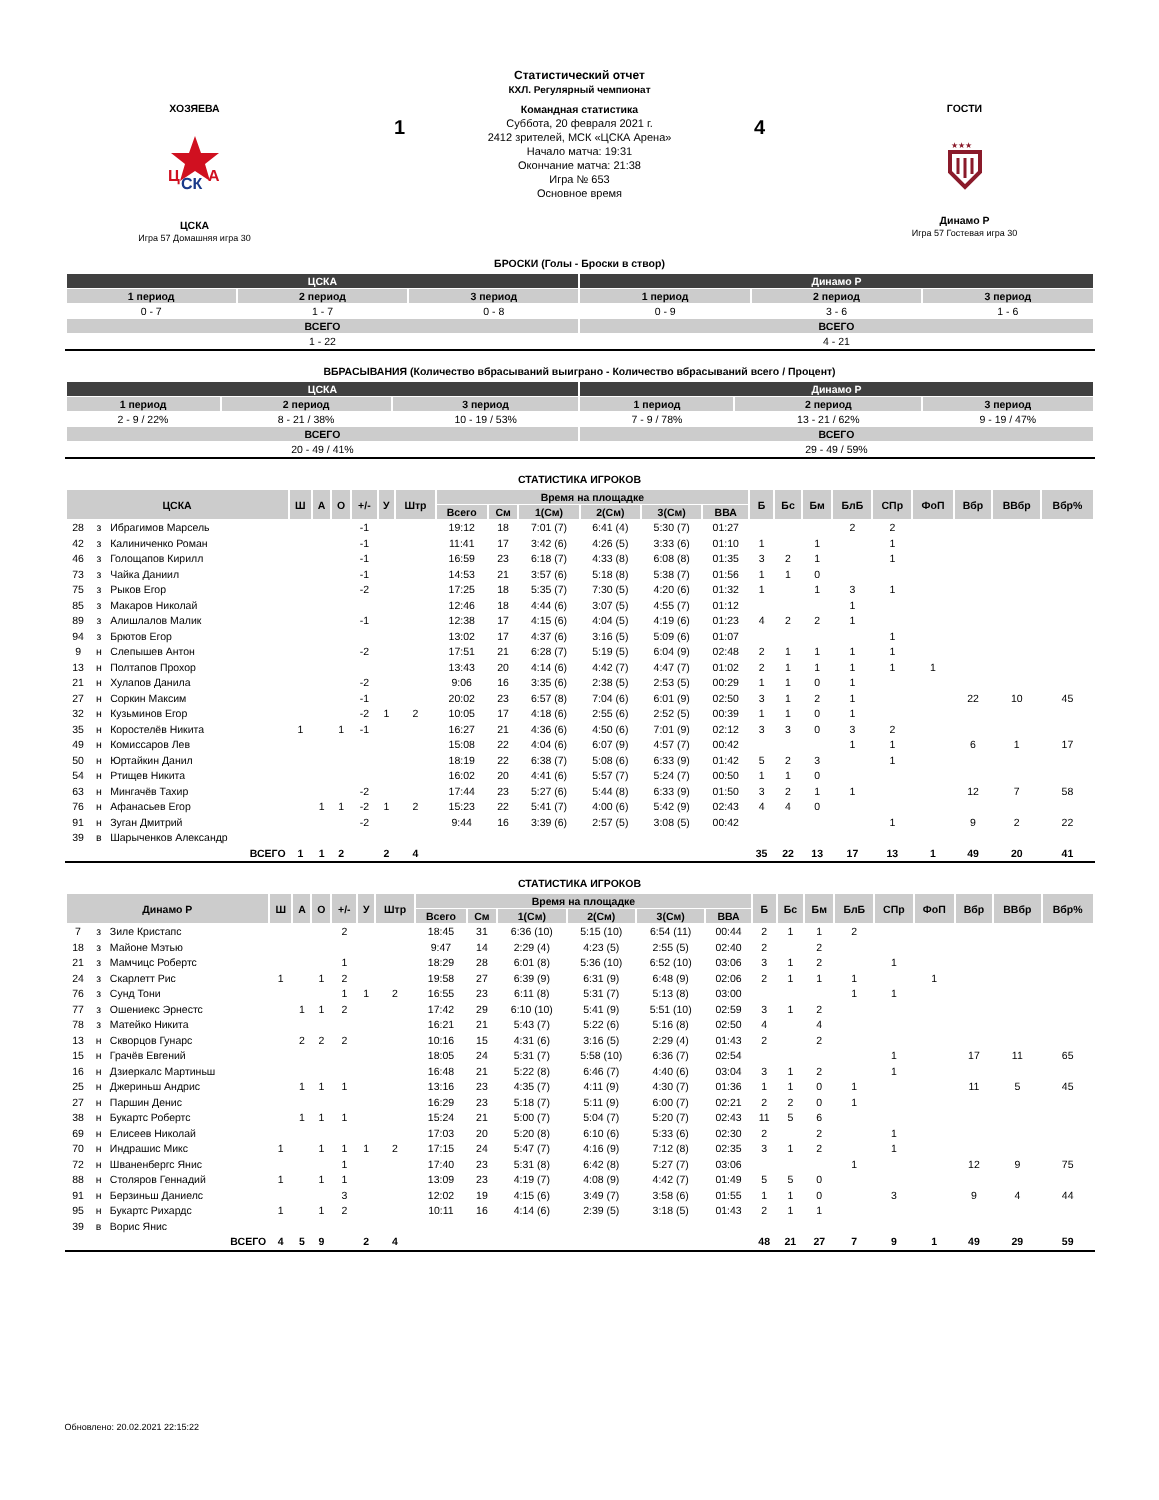ХОЗЯЕВА
Ц
СК
А
ЦСКА
Игра 57 Домашняя игра 30
1
Статистический отчет
КХЛ. Регулярный чемпионат
Командная статистика
Суббота, 20 февраля 2021 г.
2412 зрителей, МСК «ЦСКА Арена»
Начало матча: 19:31
Окончание матча: 21:38
Игра № 653
Основное время
4
ГОСТИ
★★★
Динамо Р
Игра 57 Гостевая игра 30
БРОСКИ (Голы - Броски в створ)
| ЦСКА | | | Динамо Р | | |
| 1 период | 2 период | 3 период | 1 период | 2 период | 3 период |
| 0 - 7 | 1 - 7 | 0 - 8 | 0 - 9 | 3 - 6 | 1 - 6 |
| ВСЕГО | | | ВСЕГО | | |
| 1 - 22 | | | 4 - 21 | | |
ВБРАСЫВАНИЯ (Количество вбрасываний выиграно - Количество вбрасываний всего / Процент)
| ЦСКА | | | Динамо Р | | |
| 1 период | 2 период | 3 период | 1 период | 2 период | 3 период |
| 2 - 9 / 22% | 8 - 21 / 38% | 10 - 19 / 53% | 7 - 9 / 78% | 13 - 21 / 62% | 9 - 19 / 47% |
| ВСЕГО | | | ВСЕГО | | |
| 20 - 49 / 41% | | | 29 - 49 / 59% | | |
СТАТИСТИКА ИГРОКОВ
| ЦСКА | | | Ш | А | О | +/- | У | Штр | Время на площадке | | | | | | Б | Бс | Бм | БлБ | СПр | ФоП | Вбр | ВВбр | Вбр% |
| --- | --- | --- | --- | --- | --- | --- | --- | --- | --- | --- | --- | --- | --- | --- | --- | --- | --- | --- | --- | --- | --- | --- | --- |
| | | | | | | | | | Всего | См | 1(См) | 2(См) | 3(См) | ВВА | | | | | | | | | |
| 28 | з | Ибрагимов Марсель | | | | -1 | | | 19:12 | 18 | 7:01 (7) | 6:41 (4) | 5:30 (7) | 01:27 | | | | 2 | 2 | | | | |
| 42 | з | Калиниченко Роман | | | | -1 | | | 11:41 | 17 | 3:42 (6) | 4:26 (5) | 3:33 (6) | 01:10 | 1 | | 1 | | 1 | | | | |
| 46 | з | Голощапов Кирилл | | | | -1 | | | 16:59 | 23 | 6:18 (7) | 4:33 (8) | 6:08 (8) | 01:35 | 3 | 2 | 1 | | 1 | | | | |
| 73 | з | Чайка Даниил | | | | -1 | | | 14:53 | 21 | 3:57 (6) | 5:18 (8) | 5:38 (7) | 01:56 | 1 | 1 | 0 | | | | | | |
| 75 | з | Рыков Егор | | | | -2 | | | 17:25 | 18 | 5:35 (7) | 7:30 (5) | 4:20 (6) | 01:32 | 1 | | 1 | 3 | 1 | | | | |
| 85 | з | Макаров Николай | | | | | | | 12:46 | 18 | 4:44 (6) | 3:07 (5) | 4:55 (7) | 01:12 | | | | 1 | | | | | |
| 89 | з | Алишлалов Малик | | | | -1 | | | 12:38 | 17 | 4:15 (6) | 4:04 (5) | 4:19 (6) | 01:23 | 4 | 2 | 2 | 1 | | | | | |
| 94 | з | Брютов Егор | | | | | | | 13:02 | 17 | 4:37 (6) | 3:16 (5) | 5:09 (6) | 01:07 | | | | | 1 | | | | |
| 9 | н | Слепышев Антон | | | | -2 | | | 17:51 | 21 | 6:28 (7) | 5:19 (5) | 6:04 (9) | 02:48 | 2 | 1 | 1 | 1 | 1 | | | | |
| 13 | н | Полтапов Прохор | | | | | | | 13:43 | 20 | 4:14 (6) | 4:42 (7) | 4:47 (7) | 01:02 | 2 | 1 | 1 | 1 | 1 | 1 | | | |
| 21 | н | Хулапов Данила | | | | -2 | | | 9:06 | 16 | 3:35 (6) | 2:38 (5) | 2:53 (5) | 00:29 | 1 | 1 | 0 | 1 | | | | | |
| 27 | н | Соркин Максим | | | | -1 | | | 20:02 | 23 | 6:57 (8) | 7:04 (6) | 6:01 (9) | 02:50 | 3 | 1 | 2 | 1 | | | 22 | 10 | 45 |
| 32 | н | Кузьминов Егор | | | | -2 | 1 | 2 | 10:05 | 17 | 4:18 (6) | 2:55 (6) | 2:52 (5) | 00:39 | 1 | 1 | 0 | 1 | | | | | |
| 35 | н | Коростелёв Никита | 1 | | 1 | -1 | | | 16:27 | 21 | 4:36 (6) | 4:50 (6) | 7:01 (9) | 02:12 | 3 | 3 | 0 | 3 | 2 | | | | |
| 49 | н | Комиссаров Лев | | | | | | | 15:08 | 22 | 4:04 (6) | 6:07 (9) | 4:57 (7) | 00:42 | | | | 1 | 1 | | 6 | 1 | 17 |
| 50 | н | Юртайкин Данил | | | | | | | 18:19 | 22 | 6:38 (7) | 5:08 (6) | 6:33 (9) | 01:42 | 5 | 2 | 3 | | 1 | | | | |
| 54 | н | Ртищев Никита | | | | | | | 16:02 | 20 | 4:41 (6) | 5:57 (7) | 5:24 (7) | 00:50 | 1 | 1 | 0 | | | | | | |
| 63 | н | Мингачёв Тахир | | | | -2 | | | 17:44 | 23 | 5:27 (6) | 5:44 (8) | 6:33 (9) | 01:50 | 3 | 2 | 1 | 1 | | | 12 | 7 | 58 |
| 76 | н | Афанасьев Егор | | 1 | 1 | -2 | 1 | 2 | 15:23 | 22 | 5:41 (7) | 4:00 (6) | 5:42 (9) | 02:43 | 4 | 4 | 0 | | | | | | |
| 91 | н | Зуган Дмитрий | | | | -2 | | | 9:44 | 16 | 3:39 (6) | 2:57 (5) | 3:08 (5) | 00:42 | | | | | 1 | | 9 | 2 | 22 |
| 39 | в | Шарыченков Александр | | | | | | | | | | | | | | | | | | | | | |
| ВСЕГО | | | 1 | 1 | 2 | | 2 | 4 | | | | | | | 35 | 22 | 13 | 17 | 13 | 1 | 49 | 20 | 41 |
СТАТИСТИКА ИГРОКОВ
| Динамо Р | | | Ш | А | О | +/- | У | Штр | Время на площадке | | | | | | Б | Бс | Бм | БлБ | СПр | ФоП | Вбр | ВВбр | Вбр% |
| --- | --- | --- | --- | --- | --- | --- | --- | --- | --- | --- | --- | --- | --- | --- | --- | --- | --- | --- | --- | --- | --- | --- | --- |
| | | | | | | | | | Всего | См | 1(См) | 2(См) | 3(См) | ВВА | | | | | | | | | |
| 7 | з | Зиле Кристапс | | | | 2 | | | 18:45 | 31 | 6:36 (10) | 5:15 (10) | 6:54 (11) | 00:44 | 2 | 1 | 1 | 2 | | | | | |
| 18 | з | Майоне Мэтью | | | | | | | 9:47 | 14 | 2:29 (4) | 4:23 (5) | 2:55 (5) | 02:40 | 2 | | 2 | | | | | | |
| 21 | з | Мамчицс Робертс | | | | 1 | | | 18:29 | 28 | 6:01 (8) | 5:36 (10) | 6:52 (10) | 03:06 | 3 | 1 | 2 | | 1 | | | | |
| 24 | з | Скарлетт Рис | 1 | | 1 | 2 | | | 19:58 | 27 | 6:39 (9) | 6:31 (9) | 6:48 (9) | 02:06 | 2 | 1 | 1 | 1 | | 1 | | | |
| 76 | з | Сунд Тони | | | | 1 | 1 | 2 | 16:55 | 23 | 6:11 (8) | 5:31 (7) | 5:13 (8) | 03:00 | | | | 1 | 1 | | | | |
| 77 | з | Ошениекс Эрнестс | | 1 | 1 | 2 | | | 17:42 | 29 | 6:10 (10) | 5:41 (9) | 5:51 (10) | 02:59 | 3 | 1 | 2 | | | | | | |
| 78 | з | Матейко Никита | | | | | | | 16:21 | 21 | 5:43 (7) | 5:22 (6) | 5:16 (8) | 02:50 | 4 | | 4 | | | | | | |
| 13 | н | Скворцов Гунарс | | 2 | 2 | 2 | | | 10:16 | 15 | 4:31 (6) | 3:16 (5) | 2:29 (4) | 01:43 | 2 | | 2 | | | | | | |
| 15 | н | Грачёв Евгений | | | | | | | 18:05 | 24 | 5:31 (7) | 5:58 (10) | 6:36 (7) | 02:54 | | | | | 1 | | 17 | 11 | 65 |
| 16 | н | Дзиеркалс Мартиньш | | | | | | | 16:48 | 21 | 5:22 (8) | 6:46 (7) | 4:40 (6) | 03:04 | 3 | 1 | 2 | | 1 | | | | |
| 25 | н | Джериньш Андрис | | 1 | 1 | 1 | | | 13:16 | 23 | 4:35 (7) | 4:11 (9) | 4:30 (7) | 01:36 | 1 | 1 | 0 | 1 | | | 11 | 5 | 45 |
| 27 | н | Паршин Денис | | | | | | | 16:29 | 23 | 5:18 (7) | 5:11 (9) | 6:00 (7) | 02:21 | 2 | 2 | 0 | 1 | | | | | |
| 38 | н | Букартс Робертс | | 1 | 1 | 1 | | | 15:24 | 21 | 5:00 (7) | 5:04 (7) | 5:20 (7) | 02:43 | 11 | 5 | 6 | | | | | | |
| 69 | н | Елисеев Николай | | | | | | | 17:03 | 20 | 5:20 (8) | 6:10 (6) | 5:33 (6) | 02:30 | 2 | | 2 | | 1 | | | | |
| 70 | н | Индрашис Микс | 1 | | 1 | 1 | 1 | 2 | 17:15 | 24 | 5:47 (7) | 4:16 (9) | 7:12 (8) | 02:35 | 3 | 1 | 2 | | 1 | | | | |
| 72 | н | Шваненбергс Янис | | | | 1 | | | 17:40 | 23 | 5:31 (8) | 6:42 (8) | 5:27 (7) | 03:06 | | | | 1 | | | 12 | 9 | 75 |
| 88 | н | Столяров Геннадий | 1 | | 1 | 1 | | | 13:09 | 23 | 4:19 (7) | 4:08 (9) | 4:42 (7) | 01:49 | 5 | 5 | 0 | | | | | | |
| 91 | н | Берзиньш Даниелс | | | | 3 | | | 12:02 | 19 | 4:15 (6) | 3:49 (7) | 3:58 (6) | 01:55 | 1 | 1 | 0 | | 3 | | 9 | 4 | 44 |
| 95 | н | Букартс Рихардс | 1 | | 1 | 2 | | | 10:11 | 16 | 4:14 (6) | 2:39 (5) | 3:18 (5) | 01:43 | 2 | 1 | 1 | | | | | | |
| 39 | в | Ворис Янис | | | | | | | | | | | | | | | | | | | | | |
| ВСЕГО | | | 4 | 5 | 9 | | 2 | 4 | | | | | | | 48 | 21 | 27 | 7 | 9 | 1 | 49 | 29 | 59 |
Обновлено: 20.02.2021 22:15:22